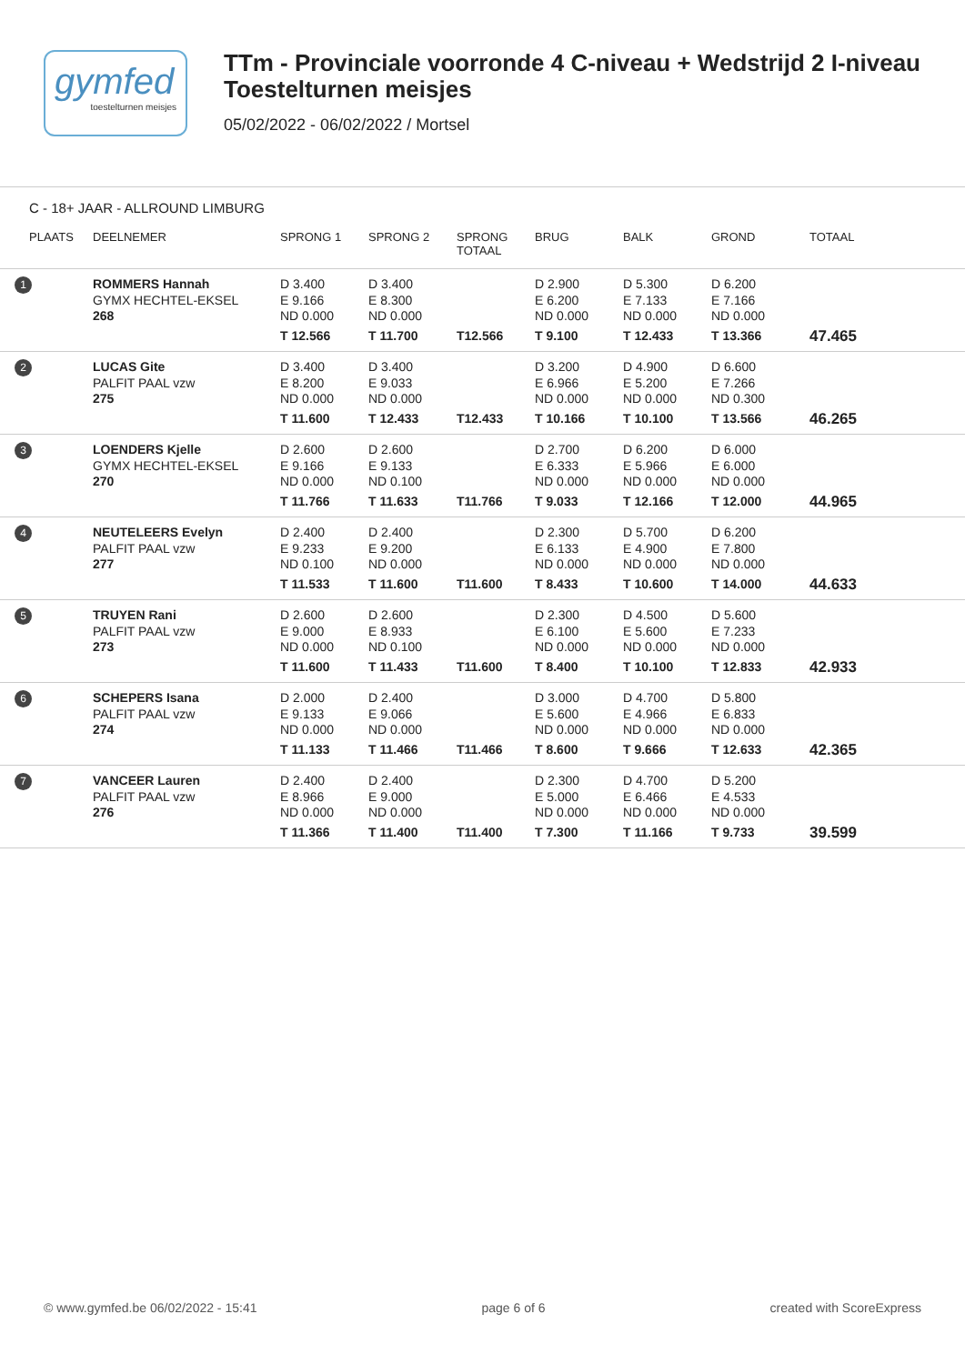gymfed
toestelturnen meisjes
TTm - Provinciale voorronde 4 C-niveau + Wedstrijd 2 I-niveau
Toestelturnen meisjes
05/02/2022 - 06/02/2022 / Mortsel
C - 18+ JAAR - ALLROUND LIMBURG
| PLAATS | DEELNEMER | SPRONG 1 | SPRONG 2 | SPRONG TOTAAL | BRUG | BALK | GROND | TOTAAL |
| --- | --- | --- | --- | --- | --- | --- | --- | --- |
| 1 | ROMMERS Hannah GYMX HECHTEL-EKSEL 268 | D 3.400 E 9.166 ND 0.000 T 12.566 | D 3.400 E 8.300 ND 0.000 T 11.700 | T12.566 | D 2.900 E 6.200 ND 0.000 T 9.100 | D 5.300 E 7.133 ND 0.000 T 12.433 | D 6.200 E 7.166 ND 0.000 T 13.366 | 47.465 |
| 2 | LUCAS Gite PALFIT PAAL vzw 275 | D 3.400 E 8.200 ND 0.000 T 11.600 | D 3.400 E 9.033 ND 0.000 T 12.433 | T12.433 | D 3.200 E 6.966 ND 0.000 T 10.166 | D 4.900 E 5.200 ND 0.000 T 10.100 | D 6.600 E 7.266 ND 0.300 T 13.566 | 46.265 |
| 3 | LOENDERS Kjelle GYMX HECHTEL-EKSEL 270 | D 2.600 E 9.166 ND 0.000 T 11.766 | D 2.600 E 9.133 ND 0.100 T 11.633 | T11.766 | D 2.700 E 6.333 ND 0.000 T 9.033 | D 6.200 E 5.966 ND 0.000 T 12.166 | D 6.000 E 6.000 ND 0.000 T 12.000 | 44.965 |
| 4 | NEUTELEERS Evelyn PALFIT PAAL vzw 277 | D 2.400 E 9.233 ND 0.100 T 11.533 | D 2.400 E 9.200 ND 0.000 T 11.600 | T11.600 | D 2.300 E 6.133 ND 0.000 T 8.433 | D 5.700 E 4.900 ND 0.000 T 10.600 | D 6.200 E 7.800 ND 0.000 T 14.000 | 44.633 |
| 5 | TRUYEN Rani PALFIT PAAL vzw 273 | D 2.600 E 9.000 ND 0.000 T 11.600 | D 2.600 E 8.933 ND 0.100 T 11.433 | T11.600 | D 2.300 E 6.100 ND 0.000 T 8.400 | D 4.500 E 5.600 ND 0.000 T 10.100 | D 5.600 E 7.233 ND 0.000 T 12.833 | 42.933 |
| 6 | SCHEPERS Isana PALFIT PAAL vzw 274 | D 2.000 E 9.133 ND 0.000 T 11.133 | D 2.400 E 9.066 ND 0.000 T 11.466 | T11.466 | D 3.000 E 5.600 ND 0.000 T 8.600 | D 4.700 E 4.966 ND 0.000 T 9.666 | D 5.800 E 6.833 ND 0.000 T 12.633 | 42.365 |
| 7 | VANCEER Lauren PALFIT PAAL vzw 276 | D 2.400 E 8.966 ND 0.000 T 11.366 | D 2.400 E 9.000 ND 0.000 T 11.400 | T11.400 | D 2.300 E 5.000 ND 0.000 T 7.300 | D 4.700 E 6.466 ND 0.000 T 11.166 | D 5.200 E 4.533 ND 0.000 T 9.733 | 39.599 |
© www.gymfed.be 06/02/2022 - 15:41 page 6 of 6 created with ScoreExpress